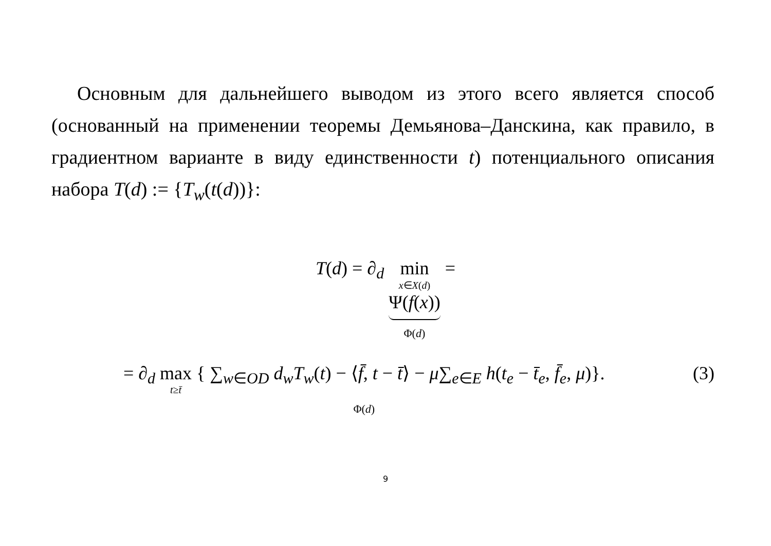Основным для дальнейшего выводом из этого всего является способ (основанный на применении теоремы Демьянова–Данскина, как правило, в градиентном варианте в виду единственности t) потенциального описания набора T(d) := {T<sub>w</sub>(t(d))}:
T(d) = ∂<sub>d</sub> min x∈X(d) Ψ(f(x))
Φ(d) =
= ∂<sub>d</sub> max t≥t̄ { ∑<sub>w∈OD</sub> d<sub>w</sub>T<sub>w</sub>(t) − ⟨f̄, t − t̄⟩ − μ∑<sub>e∈E</sub> h(t<sub>e</sub> − t̄<sub>e</sub>, f̄<sub>e</sub>, μ)}.
Φ(d) (3)
9